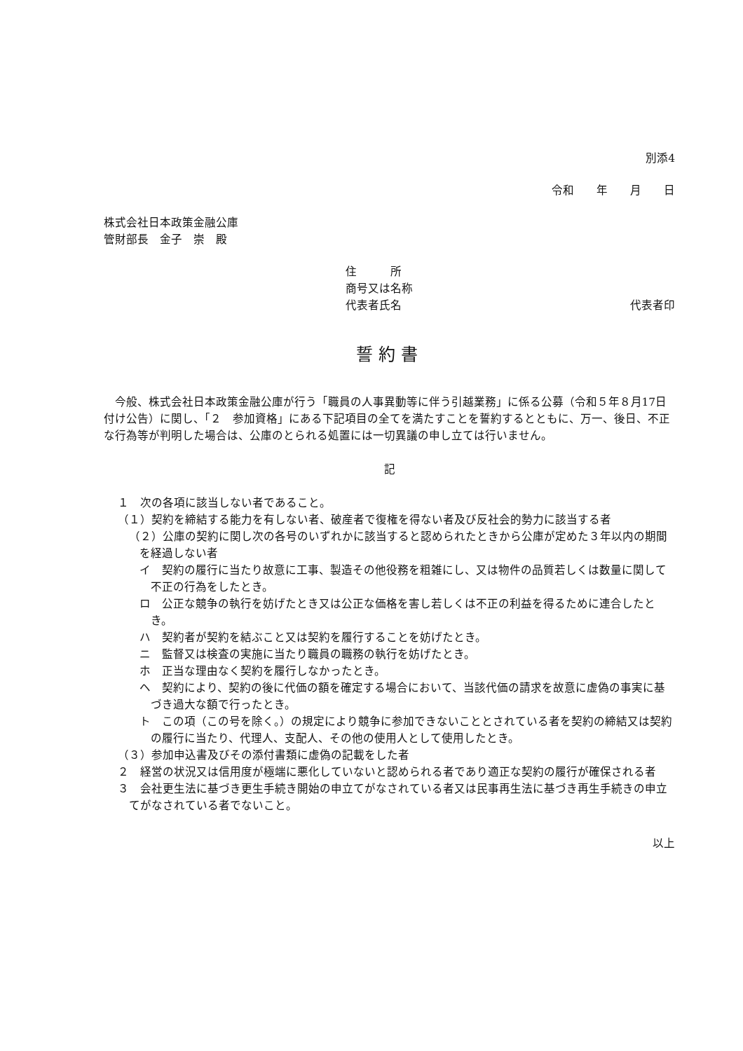別添4
令和　　年　　月　　日
株式会社日本政策金融公庫
管財部長　金子　崇　殿
住　　　所
商号又は名称
代表者氏名 代表者印
誓約書
今般、株式会社日本政策金融公庫が行う「職員の人事異動等に伴う引越業務」に係る公募（令和５年８月17日付け公告）に関し、「２　参加資格」にある下記項目の全てを満たすことを誓約するとともに、万一、後日、不正な行為等が判明した場合は、公庫のとられる処置には一切異議の申し立ては行いません。
記
１　次の各項に該当しない者であること。
（１）契約を締結する能力を有しない者、破産者で復権を得ない者及び反社会的勢力に該当する者
（２）公庫の契約に関し次の各号のいずれかに該当すると認められたときから公庫が定めた３年以内の期間を経過しない者
イ　契約の履行に当たり故意に工事、製造その他役務を粗雑にし、又は物件の品質若しくは数量に関して不正の行為をしたとき。
ロ　公正な競争の執行を妨げたとき又は公正な価格を害し若しくは不正の利益を得るために連合したとき。
ハ　契約者が契約を結ぶこと又は契約を履行することを妨げたとき。
ニ　監督又は検査の実施に当たり職員の職務の執行を妨げたとき。
ホ　正当な理由なく契約を履行しなかったとき。
ヘ　契約により、契約の後に代価の額を確定する場合において、当該代価の請求を故意に虚偽の事実に基づき過大な額で行ったとき。
ト　この項（この号を除く。）の規定により競争に参加できないこととされている者を契約の締結又は契約の履行に当たり、代理人、支配人、その他の使用人として使用したとき。
（３）参加申込書及びその添付書類に虚偽の記載をした者
２　経営の状況又は信用度が極端に悪化していないと認められる者であり適正な契約の履行が確保される者
３　会社更生法に基づき更生手続き開始の申立てがなされている者又は民事再生法に基づき再生手続きの申立てがなされている者でないこと。
以上